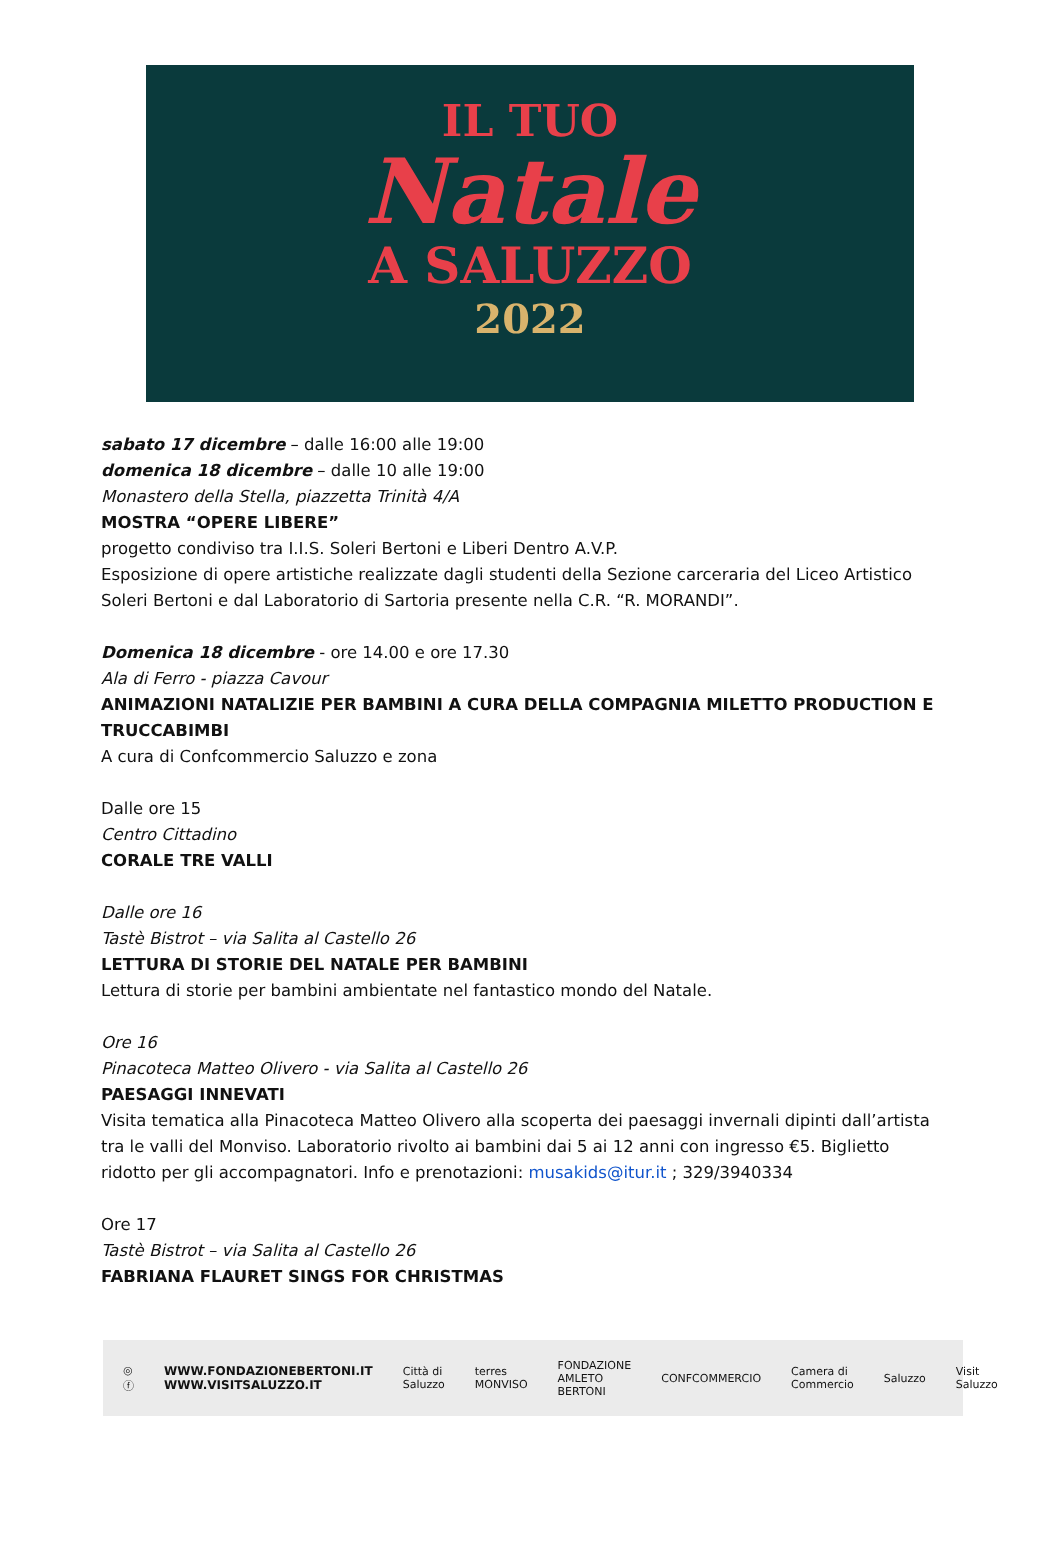IL TUO
Natale
A SALUZZO
2022
sabato 17 dicembre – dalle 16:00 alle 19:00
domenica 18 dicembre – dalle 10 alle 19:00
Monastero della Stella, piazzetta Trinità 4/A
MOSTRA “OPERE LIBERE”
progetto condiviso tra I.I.S. Soleri Bertoni e Liberi Dentro A.V.P.
Esposizione di opere artistiche realizzate dagli studenti della Sezione carceraria del Liceo Artistico Soleri Bertoni e dal Laboratorio di Sartoria presente nella C.R. “R. MORANDI”.
Domenica 18 dicembre - ore 14.00 e ore 17.30
Ala di Ferro - piazza Cavour
ANIMAZIONI NATALIZIE PER BAMBINI A CURA DELLA COMPAGNIA MILETTO PRODUCTION E TRUCCABIMBI
A cura di Confcommercio Saluzzo e zona
Dalle ore 15
Centro Cittadino
CORALE TRE VALLI
Dalle ore 16
Tastè Bistrot – via Salita al Castello 26
LETTURA DI STORIE DEL NATALE PER BAMBINI
Lettura di storie per bambini ambientate nel fantastico mondo del Natale.
Ore 16
Pinacoteca Matteo Olivero - via Salita al Castello 26
PAESAGGI INNEVATI
Visita tematica alla Pinacoteca Matteo Olivero alla scoperta dei paesaggi invernali dipinti dall’artista tra le valli del Monviso. Laboratorio rivolto ai bambini dai 5 ai 12 anni con ingresso €5. Biglietto ridotto per gli accompagnatori. Info e prenotazioni: musakids@itur.it ; 329/3940334
Ore 17
Tastè Bistrot – via Salita al Castello 26
FABRIANA FLAURET SINGS FOR CHRISTMAS
◎ ⓕ WWW.FONDAZIONEBERTONI.IT
WWW.VISITSALUZZO.IT Città di Saluzzo terres MONVISO FONDAZIONE AMLETO BERTONI CONFCOMMERCIO Camera di Commercio Saluzzo Visit Saluzzo